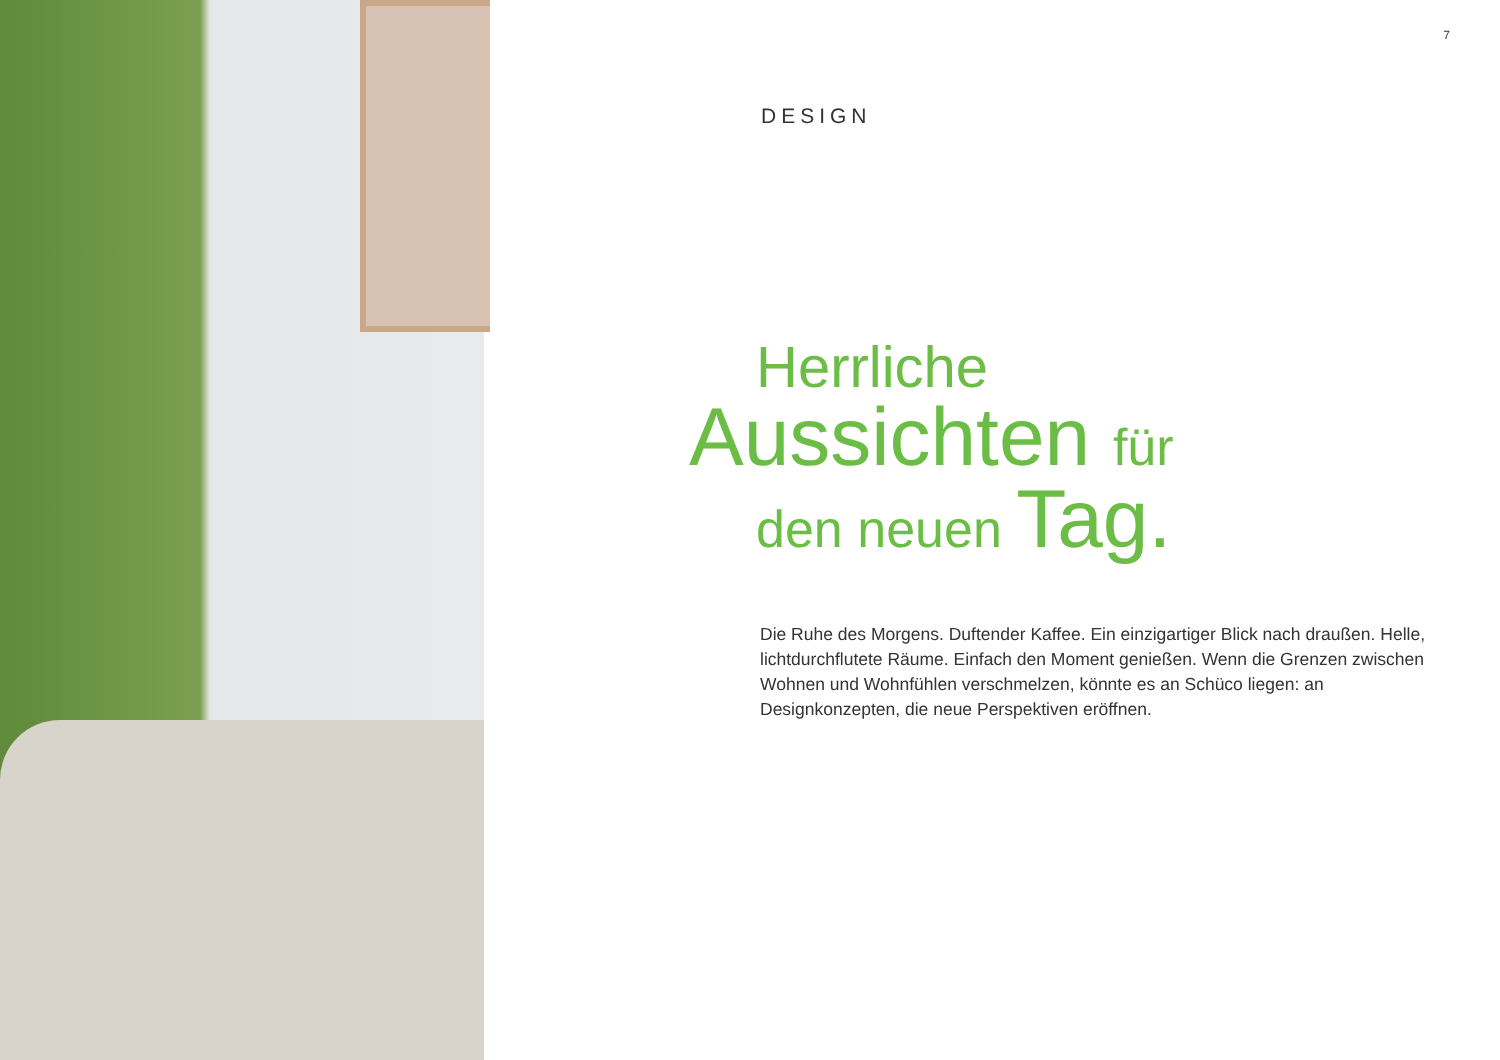7
DESIGN
Herrliche
Aussichten für
den neuen Tag.
Die Ruhe des Morgens. Duftender Kaffee. Ein einzigartiger Blick nach draußen. Helle, lichtdurchflutete Räume. Einfach den Moment genießen. Wenn die Grenzen zwischen Wohnen und Wohnfühlen verschmelzen, könnte es an Schüco liegen: an Designkonzepten, die neue Perspektiven eröffnen.